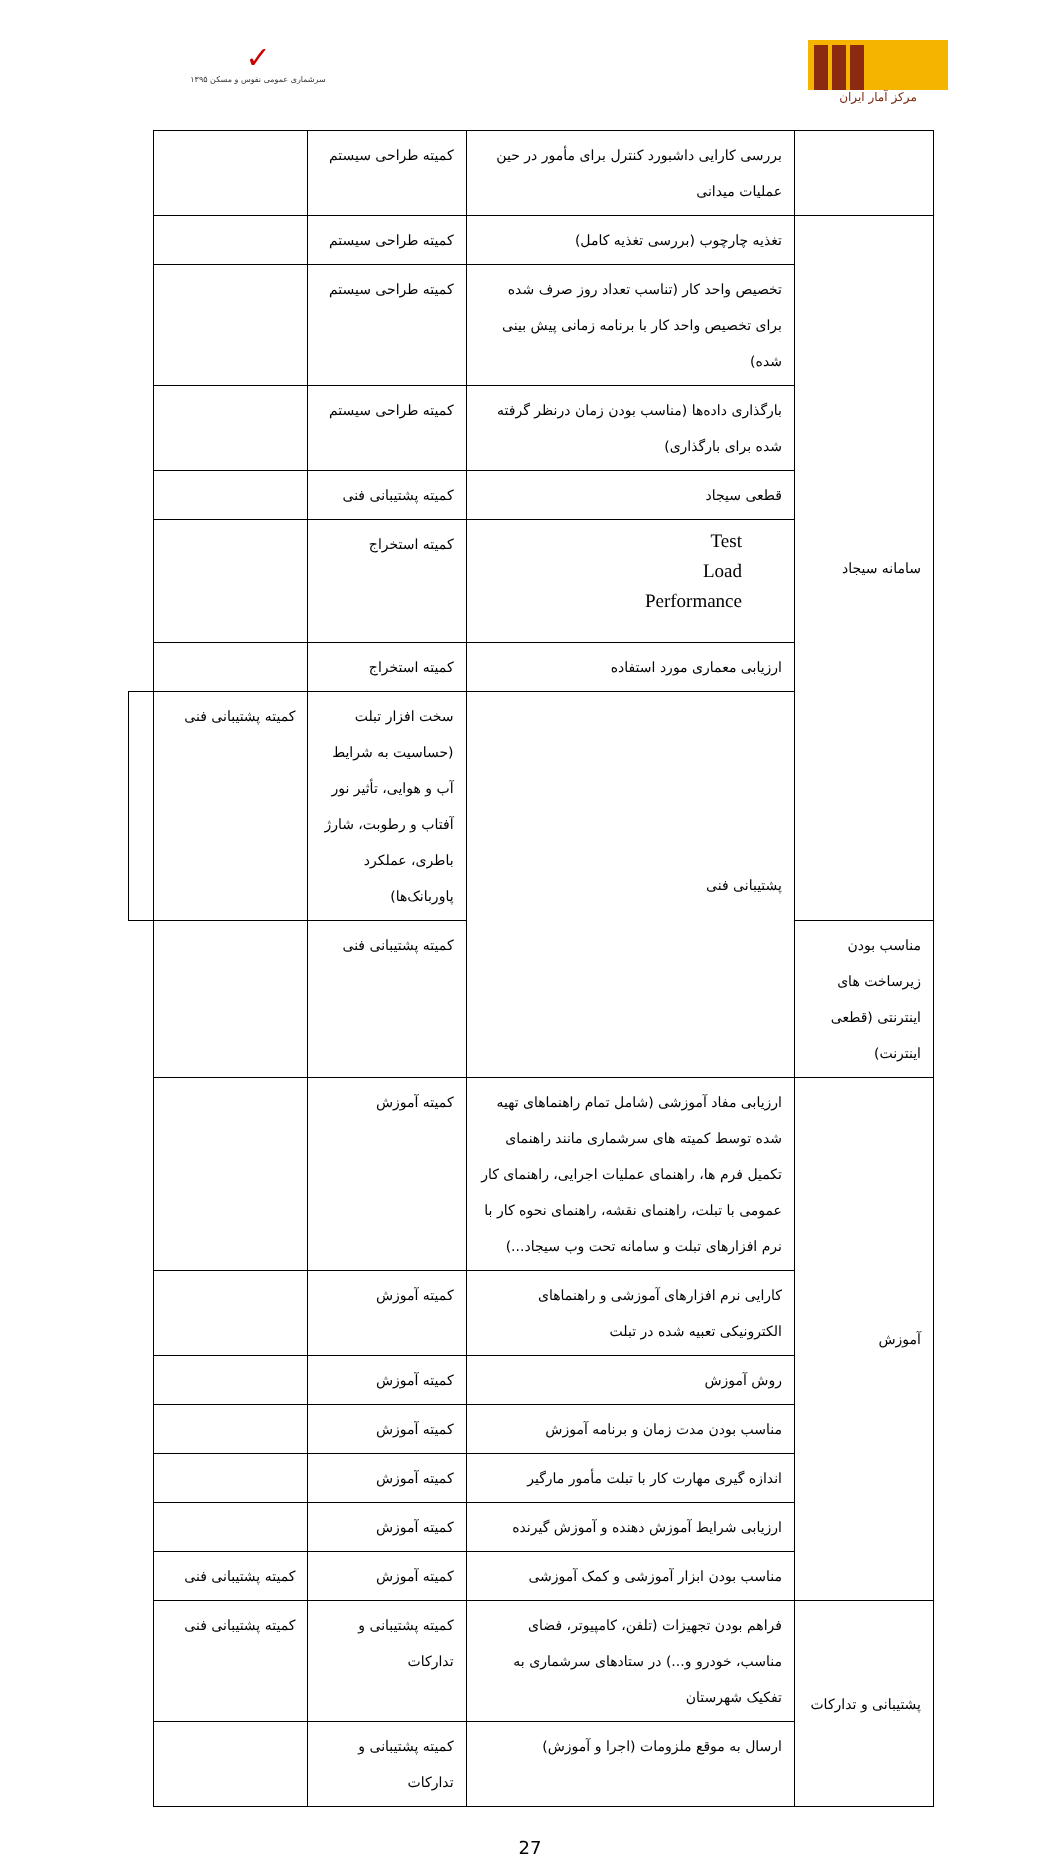✓
سرشماری عمومی نفوس و مسکن ۱۳۹۵
مرکز آمار ایران
| | بررسی کارایی داشبورد کنترل برای مأمور در حین عملیات میدانی | کمیته طراحی سیستم | | |
| سامانه سیجاد | تغذیه چارچوب (بررسی تغذیه کامل) | کمیته طراحی سیستم | | |
| | تخصیص واحد کار (تناسب تعداد روز صرف شده برای تخصیص واحد کار با برنامه زمانی پیش بینی شده) | کمیته طراحی سیستم | | |
| | بارگذاری داده‌ها (مناسب بودن زمان درنظر گرفته شده برای بارگذاری) | کمیته طراحی سیستم | | |
| | قطعی سیجاد | کمیته پشتیبانی فنی | | |
| | Test Load Performance | کمیته استخراج | | |
| | ارزیابی معماری مورد استفاده | کمیته استخراج | | |
| | پشتیبانی فنی | سخت افزار تبلت (حساسیت به شرایط آب و هوایی، تأثیر نور آفتاب و رطوبت، شارژ باطری، عملکرد پاوربانک‌ها) | کمیته پشتیبانی فنی | |
| مناسب بودن زیرساخت های اینترنتی (قطعی اینترنت) | | کمیته پشتیبانی فنی | | |
| آموزش | ارزیابی مفاد آموزشی (شامل تمام راهنماهای تهیه شده توسط کمیته های سرشماری مانند راهنمای تکمیل فرم ها، راهنمای عملیات اجرایی، راهنمای کار عمومی با تبلت، راهنمای نقشه، راهنمای نحوه کار با نرم افزارهای تبلت و سامانه تحت وب سیجاد...) | کمیته آموزش | | |
| | کارایی نرم افزارهای آموزشی و راهنماهای الکترونیکی تعبیه شده در تبلت | کمیته آموزش | | |
| | روش آموزش | کمیته آموزش | | |
| | مناسب بودن مدت زمان و برنامه آموزش | کمیته آموزش | | |
| | اندازه گیری مهارت کار با تبلت مأمور مارگیر | کمیته آموزش | | |
| | ارزیابی شرایط آموزش دهنده و آموزش گیرنده | کمیته آموزش | | |
| | مناسب بودن ابزار آموزشی و کمک آموزشی | کمیته آموزش | کمیته پشتیبانی فنی | |
| پشتیبانی و تدارکات | فراهم بودن تجهیزات (تلفن، کامپیوتر، فضای مناسب، خودرو و...) در ستادهای سرشماری به تفکیک شهرستان | کمیته پشتیبانی و تدارکات | کمیته پشتیبانی فنی | |
| | ارسال به موقع ملزومات (اجرا و آموزش) | کمیته پشتیبانی و تدارکات | | |
27